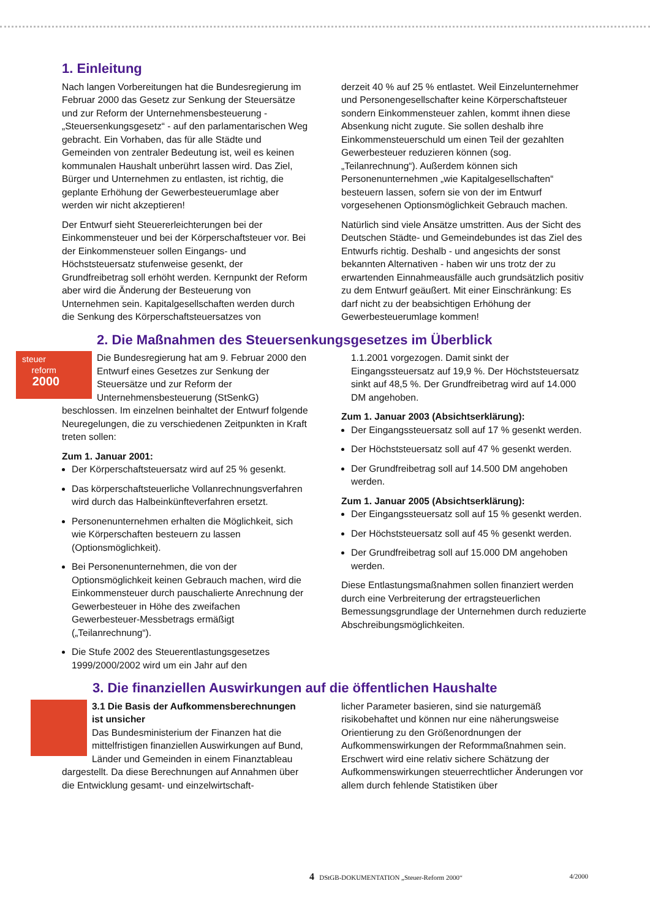1. Einleitung
Nach langen Vorbereitungen hat die Bundesregierung im Februar 2000 das Gesetz zur Senkung der Steuersätze und zur Reform der Unternehmensbesteuerung - „Steuersenkungsgesetz“ - auf den parlamentarischen Weg gebracht. Ein Vorhaben, das für alle Städte und Gemeinden von zentraler Bedeutung ist, weil es keinen kommunalen Haushalt unberührt lassen wird. Das Ziel, Bürger und Unternehmen zu entlasten, ist richtig, die geplante Erhöhung der Gewerbesteuerumlage aber werden wir nicht akzeptieren!
Der Entwurf sieht Steuererleichterungen bei der Einkommensteuer und bei der Körperschaftsteuer vor. Bei der Einkommensteuer sollen Eingangs- und Höchststeuersatz stufenweise gesenkt, der Grundfreibetrag soll erhöht werden. Kernpunkt der Reform aber wird die Änderung der Besteuerung von Unternehmen sein. Kapitalgesellschaften werden durch die Senkung des Körperschaftsteuersatzes von
derzeit 40 % auf 25 % entlastet. Weil Einzelunternehmer und Personengesellschafter keine Körperschaftsteuer sondern Einkommensteuer zahlen, kommt ihnen diese Absenkung nicht zugute. Sie sollen deshalb ihre Einkommensteuerschuld um einen Teil der gezahlten Gewerbesteuer reduzieren können (sog. „Teilanrechnung“). Außerdem können sich Personenunternehmen „wie Kapitalgesellschaften“ besteuern lassen, sofern sie von der im Entwurf vorgesehenen Optionsmöglichkeit Gebrauch machen.
Natürlich sind viele Ansätze umstritten. Aus der Sicht des Deutschen Städte- und Gemeindebundes ist das Ziel des Entwurfs richtig. Deshalb - und angesichts der sonst bekannten Alternativen - haben wir uns trotz der zu erwartenden Einnahmeausfälle auch grundsätzlich positiv zu dem Entwurf geäußert. Mit einer Einschränkung: Es darf nicht zu der beabsichtigen Erhöhung der Gewerbesteuerumlage kommen!
2. Die Maßnahmen des Steuersenkungsgesetzes im Überblick
steuer
reform
2000
Die Bundesregierung hat am 9. Februar 2000 den Entwurf eines Gesetzes zur Senkung der Steuersätze und zur Reform der Unternehmensbesteuerung (StSenkG) beschlossen. Im einzelnen beinhaltet der Entwurf folgende Neuregelungen, die zu verschiedenen Zeitpunkten in Kraft treten sollen:
Zum 1. Januar 2001:
Der Körperschaftsteuersatz wird auf 25 % gesenkt.
Das körperschaftsteuerliche Vollanrechnungsverfahren wird durch das Halbeinkünfteverfahren ersetzt.
Personenunternehmen erhalten die Möglichkeit, sich wie Körperschaften besteuern zu lassen (Optionsmöglichkeit).
Bei Personenunternehmen, die von der Optionsmöglichkeit keinen Gebrauch machen, wird die Einkommensteuer durch pauschalierte Anrechnung der Gewerbesteuer in Höhe des zweifachen Gewerbesteuer-Messbetrags ermäßigt („Teilanrechnung“).
Die Stufe 2002 des Steuerentlastungsgesetzes 1999/2000/2002 wird um ein Jahr auf den
1.1.2001 vorgezogen. Damit sinkt der Eingangssteuersatz auf 19,9 %. Der Höchststeuersatz sinkt auf 48,5 %. Der Grundfreibetrag wird auf 14.000 DM angehoben.
Zum 1. Januar 2003 (Absichtserklärung):
Der Eingangssteuersatz soll auf 17 % gesenkt werden.
Der Höchststeuersatz soll auf 47 % gesenkt werden.
Der Grundfreibetrag soll auf 14.500 DM angehoben werden.
Zum 1. Januar 2005 (Absichtserklärung):
Der Eingangssteuersatz soll auf 15 % gesenkt werden.
Der Höchststeuersatz soll auf 45 % gesenkt werden.
Der Grundfreibetrag soll auf 15.000 DM angehoben werden.
Diese Entlastungsmaßnahmen sollen finanziert werden durch eine Verbreiterung der ertragsteuerlichen Bemessungsgrundlage der Unternehmen durch reduzierte Abschreibungsmöglichkeiten.
3. Die finanziellen Auswirkungen auf die öffentlichen Haushalte
3.1 Die Basis der Aufkommensberechnungen ist unsicher
Das Bundesministerium der Finanzen hat die mittelfristigen finanziellen Auswirkungen auf Bund, Länder und Gemeinden in einem Finanztableau dargestellt. Da diese Berechnungen auf Annahmen über die Entwicklung gesamt- und einzelwirtschaft-
licher Parameter basieren, sind sie naturgemäß risikobehaftet und können nur eine näherungsweise Orientierung zu den Größenordnungen der Aufkommenswirkungen der Reformmaßnahmen sein. Erschwert wird eine relativ sichere Schätzung der Aufkommenswirkungen steuerrechtlicher Änderungen vor allem durch fehlende Statistiken über
4 DStGB-DOKUMENTATION „Steuer-Reform 2000“4/2000